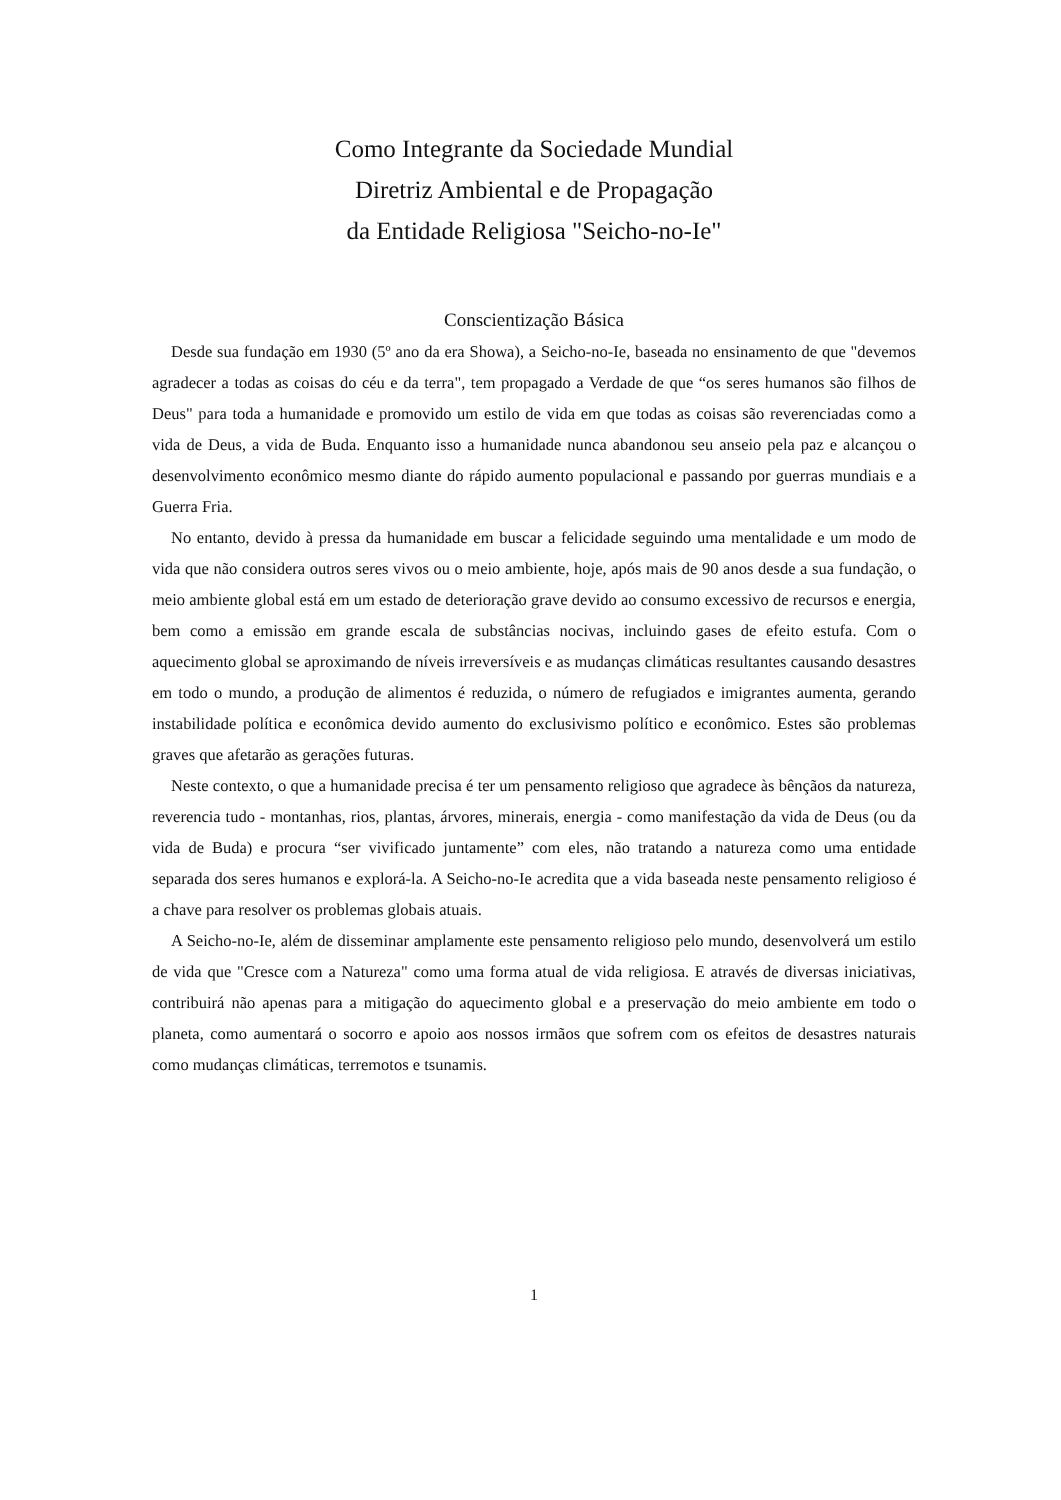Como Integrante da Sociedade Mundial
Diretriz Ambiental e de Propagação
da Entidade Religiosa "Seicho-no-Ie"
Conscientização Básica
Desde sua fundação em 1930 (5º ano da era Showa), a Seicho-no-Ie, baseada no ensinamento de que "devemos agradecer a todas as coisas do céu e da terra", tem propagado a Verdade de que “os seres humanos são filhos de Deus" para toda a humanidade e promovido um estilo de vida em que todas as coisas são reverenciadas como a vida de Deus, a vida de Buda. Enquanto isso a humanidade nunca abandonou seu anseio pela paz e alcançou o desenvolvimento econômico mesmo diante do rápido aumento populacional e passando por guerras mundiais e a Guerra Fria.
No entanto, devido à pressa da humanidade em buscar a felicidade seguindo uma mentalidade e um modo de vida que não considera outros seres vivos ou o meio ambiente, hoje, após mais de 90 anos desde a sua fundação, o meio ambiente global está em um estado de deterioração grave devido ao consumo excessivo de recursos e energia, bem como a emissão em grande escala de substâncias nocivas, incluindo gases de efeito estufa. Com o aquecimento global se aproximando de níveis irreversíveis e as mudanças climáticas resultantes causando desastres em todo o mundo, a produção de alimentos é reduzida, o número de refugiados e imigrantes aumenta, gerando instabilidade política e econômica devido aumento do exclusivismo político e econômico. Estes são problemas graves que afetarão as gerações futuras.
Neste contexto, o que a humanidade precisa é ter um pensamento religioso que agradece às bênçãos da natureza, reverencia tudo - montanhas, rios, plantas, árvores, minerais, energia - como manifestação da vida de Deus (ou da vida de Buda) e procura “ser vivificado juntamente” com eles, não tratando a natureza como uma entidade separada dos seres humanos e explorá-la. A Seicho-no-Ie acredita que a vida baseada neste pensamento religioso é a chave para resolver os problemas globais atuais.
A Seicho-no-Ie, além de disseminar amplamente este pensamento religioso pelo mundo, desenvolverá um estilo de vida que "Cresce com a Natureza" como uma forma atual de vida religiosa. E através de diversas iniciativas, contribuirá não apenas para a mitigação do aquecimento global e a preservação do meio ambiente em todo o planeta, como aumentará o socorro e apoio aos nossos irmãos que sofrem com os efeitos de desastres naturais como mudanças climáticas, terremotos e tsunamis.
1